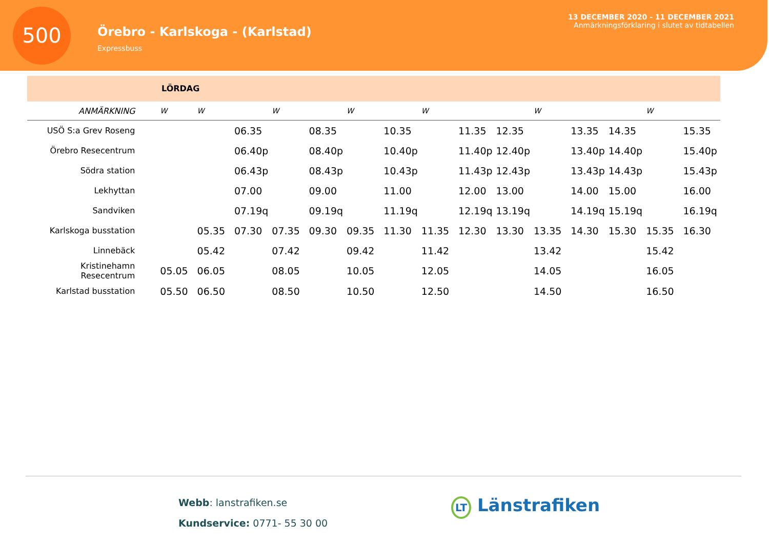500
Örebro - Karlskoga - (Karlstad)
Expressbuss
13 DECEMBER 2020 - 11 DECEMBER 2021
Anmärkningsförklaring i slutet av tidtabellen
LÖRDAG
| ANMÄRKNING | W | W | | W | | W | | W | | | W | | | W | |
| --- | --- | --- | --- | --- | --- | --- | --- | --- | --- | --- | --- | --- | --- | --- | --- |
| USÖ S:a Grev Roseng | | | 06.35 | | 08.35 | | 10.35 | | 11.35 | 12.35 | | 13.35 | 14.35 | | 15.35 |
| Örebro Resecentrum | | | 06.40p | | 08.40p | | 10.40p | | 11.40p | 12.40p | | 13.40p | 14.40p | | 15.40p |
| Södra station | | | 06.43p | | 08.43p | | 10.43p | | 11.43p | 12.43p | | 13.43p | 14.43p | | 15.43p |
| Lekhyttan | | | 07.00 | | 09.00 | | 11.00 | | 12.00 | 13.00 | | 14.00 | 15.00 | | 16.00 |
| Sandviken | | | 07.19q | | 09.19q | | 11.19q | | 12.19q | 13.19q | | 14.19q | 15.19q | | 16.19q |
| Karlskoga busstation | | 05.35 | 07.30 | 07.35 | 09.30 | 09.35 | 11.30 | 11.35 | 12.30 | 13.30 | 13.35 | 14.30 | 15.30 | 15.35 | 16.30 |
| Linnebäck | | 05.42 | | 07.42 | | 09.42 | | 11.42 | | | 13.42 | | | 15.42 | |
| Kristinehamn Resecentrum | 05.05 | 06.05 | | 08.05 | | 10.05 | | 12.05 | | | 14.05 | | | 16.05 | |
| Karlstad busstation | 05.50 | 06.50 | | 08.50 | | 10.50 | | 12.50 | | | 14.50 | | | 16.50 | |
Webb: lanstrafiken.se
Kundservice: 0771- 55 30 00
LT Länstrafiken